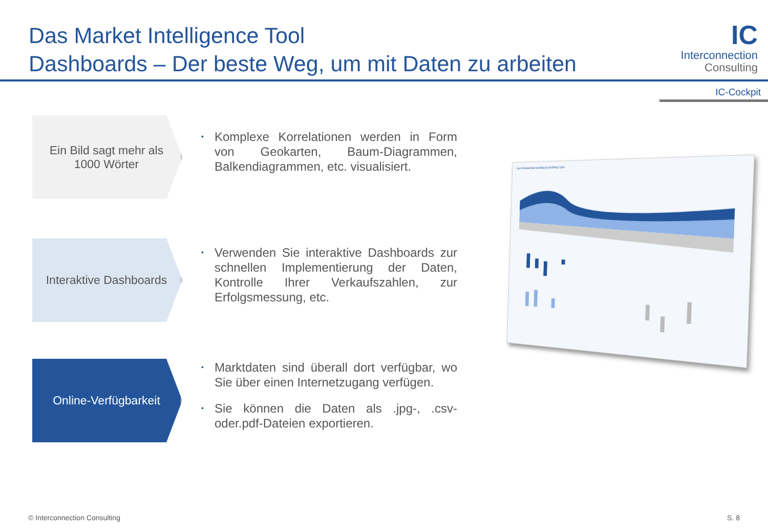Das Market Intelligence Tool
Dashboards – Der beste Weg, um mit Daten zu arbeiten
IC
Interconnection
Consulting
IC-Cockpit
Ein Bild sagt mehr als
1000 Wörter
• Komplexe Korrelationen werden in Form von Geokarten, Baum-Diagrammen, Balkendiagrammen, etc. visualisiert.
Interaktive Dashboards
• Verwenden Sie interaktive Dashboards zur schnellen Implementierung der Daten, Kontrolle Ihrer Verkaufszahlen, zur Erfolgsmessung, etc.
Online-Verfügbarkeit
• Marktdaten sind überall dort verfügbar, wo Sie über einen Internetzugang verfügen.
• Sie können die Daten als .jpg-, .csv- oder.pdf-Dateien exportieren.
Non Residential Building by Building Type
© Interconnection Consulting S. 8